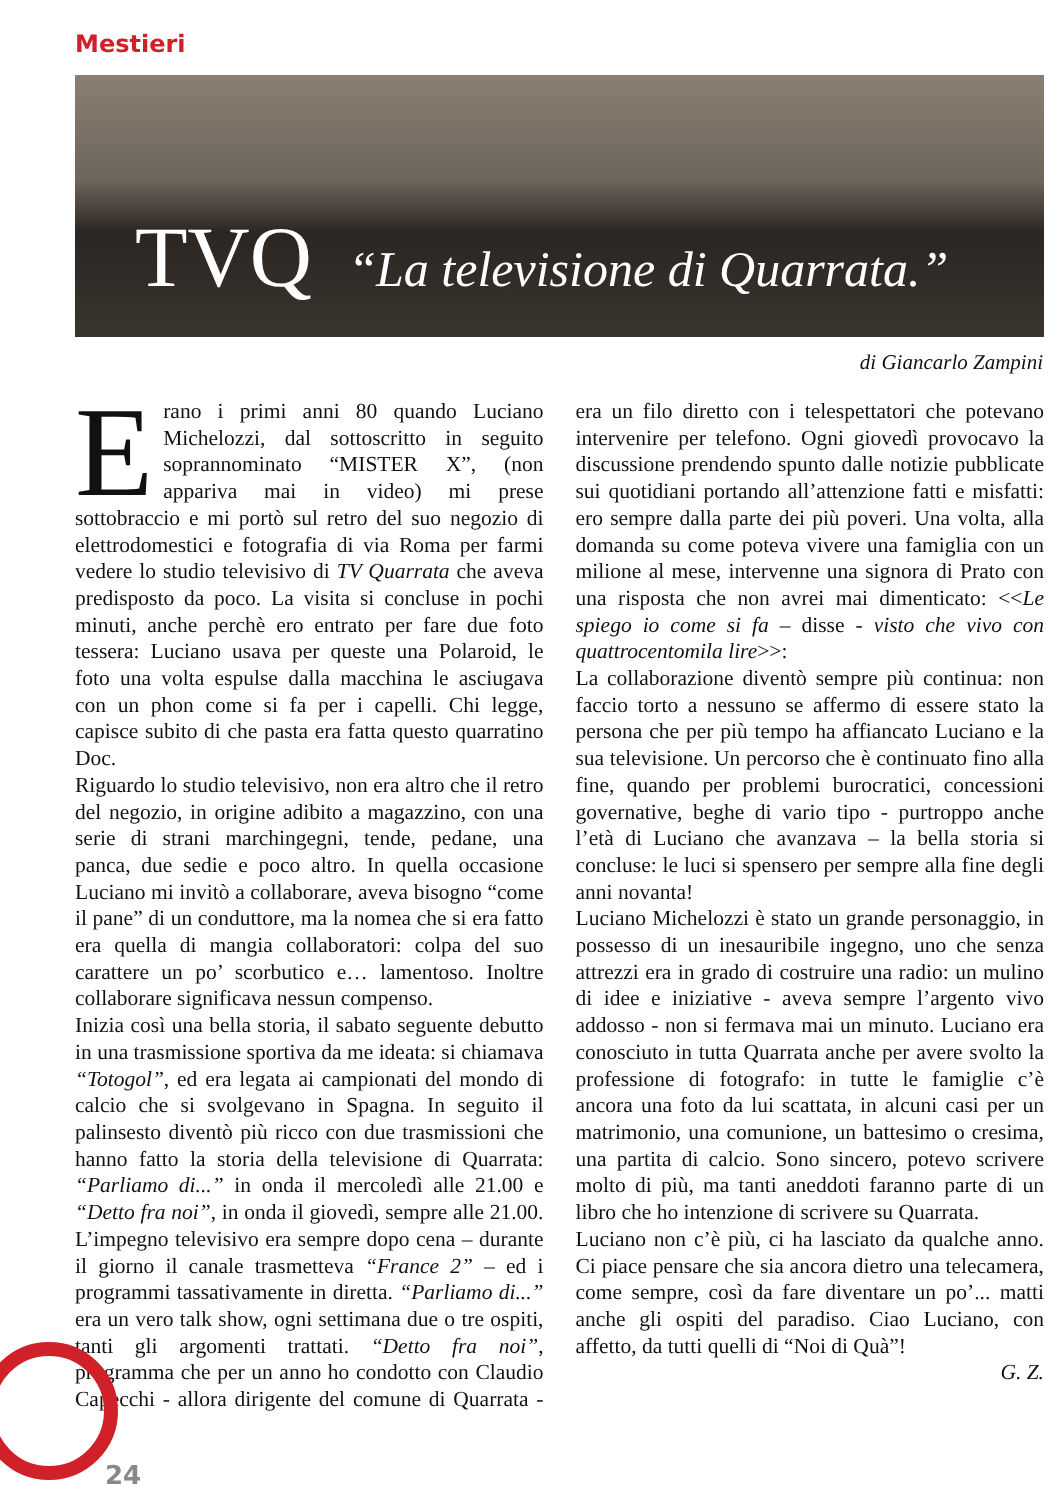Mestieri
TVQ “La televisione di Quarrata.”
di Giancarlo Zampini
Erano i primi anni 80 quando Luciano Michelozzi, dal sottoscritto in seguito soprannominato “MISTER X”, (non appariva mai in video) mi prese sottobraccio e mi portò sul retro del suo negozio di elettrodomestici e fotografia di via Roma per farmi vedere lo studio televisivo di TV Quarrata che aveva predisposto da poco. La visita si concluse in pochi minuti, anche perchè ero entrato per fare due foto tessera: Luciano usava per queste una Polaroid, le foto una volta espulse dalla macchina le asciugava con un phon come si fa per i capelli. Chi legge, capisce subito di che pasta era fatta questo quarratino Doc.
Riguardo lo studio televisivo, non era altro che il retro del negozio, in origine adibito a magazzino, con una serie di strani marchingegni, tende, pedane, una panca, due sedie e poco altro. In quella occasione Luciano mi invitò a collaborare, aveva bisogno “come il pane” di un conduttore, ma la nomea che si era fatto era quella di mangia collaboratori: colpa del suo carattere un po’ scorbutico e… lamentoso. Inoltre collaborare significava nessun compenso.
Inizia così una bella storia, il sabato seguente debutto in una trasmissione sportiva da me ideata: si chiamava “Totogol”, ed era legata ai campionati del mondo di calcio che si svolgevano in Spagna. In seguito il palinsesto diventò più ricco con due trasmissioni che hanno fatto la storia della televisione di Quarrata: “Parliamo di...” in onda il mercoledì alle 21.00 e “Detto fra noi”, in onda il giovedì, sempre alle 21.00. L’impegno televisivo era sempre dopo cena – durante il giorno il canale trasmetteva “France 2” – ed i programmi tassativamente in diretta. “Parliamo di...” era un vero talk show, ogni settimana due o tre ospiti, tanti gli argomenti trattati. “Detto fra noi”, programma che per un anno ho condotto con Claudio Capecchi - allora dirigente del comune di Quarrata - era un filo diretto con i telespettatori che potevano intervenire per telefono. Ogni giovedì provocavo la discussione prendendo spunto dalle notizie pubblicate sui quotidiani portando all’attenzione fatti e misfatti: ero sempre dalla parte dei più poveri. Una volta, alla domanda su come poteva vivere una famiglia con un milione al mese, intervenne una signora di Prato con una risposta che non avrei mai dimenticato: <<Le spiego io come si fa – disse - visto che vivo con quattrocentomila lire>>:
La collaborazione diventò sempre più continua: non faccio torto a nessuno se affermo di essere stato la persona che per più tempo ha affiancato Luciano e la sua televisione. Un percorso che è continuato fino alla fine, quando per problemi burocratici, concessioni governative, beghe di vario tipo - purtroppo anche l’età di Luciano che avanzava – la bella storia si concluse: le luci si spensero per sempre alla fine degli anni novanta!
Luciano Michelozzi è stato un grande personaggio, in possesso di un inesauribile ingegno, uno che senza attrezzi era in grado di costruire una radio: un mulino di idee e iniziative - aveva sempre l’argento vivo addosso - non si fermava mai un minuto. Luciano era conosciuto in tutta Quarrata anche per avere svolto la professione di fotografo: in tutte le famiglie c’è ancora una foto da lui scattata, in alcuni casi per un matrimonio, una comunione, un battesimo o cresima, una partita di calcio. Sono sincero, potevo scrivere molto di più, ma tanti aneddoti faranno parte di un libro che ho intenzione di scrivere su Quarrata.
Luciano non c’è più, ci ha lasciato da qualche anno. Ci piace pensare che sia ancora dietro una telecamera, come sempre, così da fare diventare un po’... matti anche gli ospiti del paradiso. Ciao Luciano, con affetto, da tutti quelli di “Noi di Quà”!
G. Z.
24